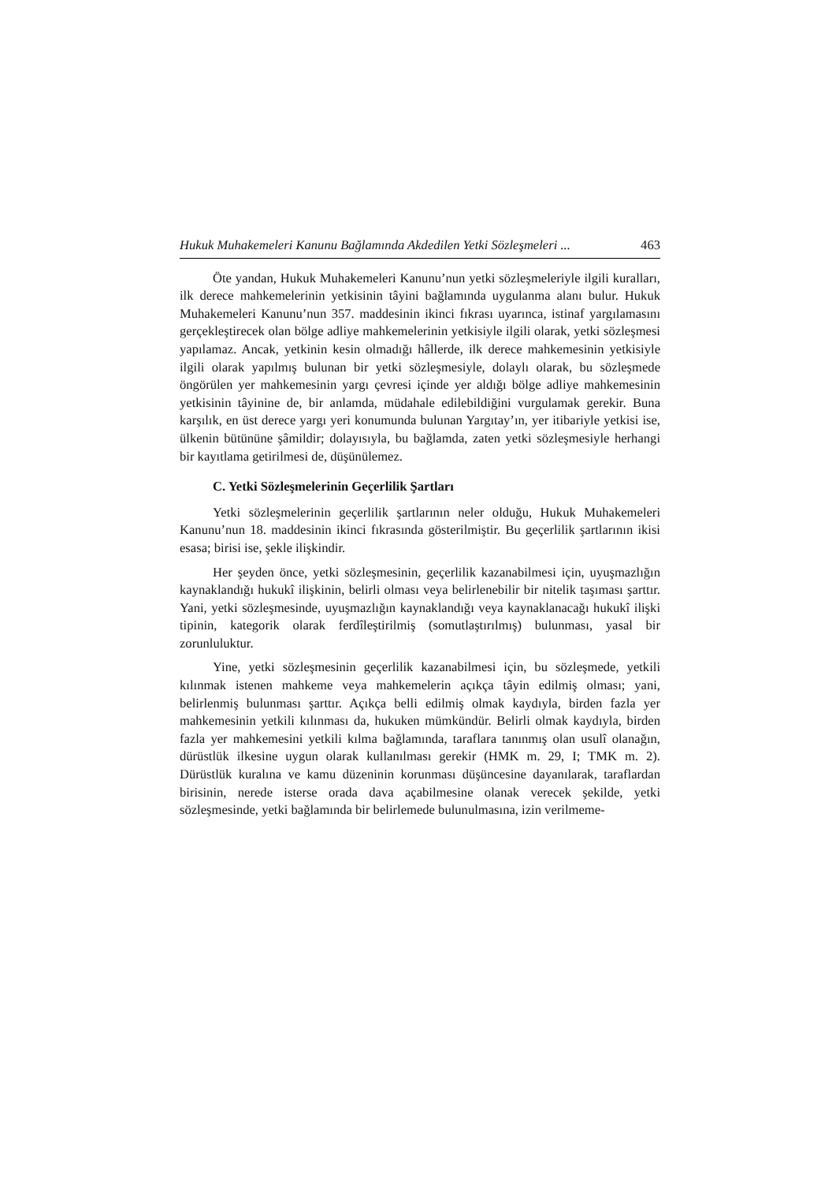Hukuk Muhakemeleri Kanunu Bağlamında Akdedilen Yetki Sözleşmeleri ... 463
Öte yandan, Hukuk Muhakemeleri Kanunu’nun yetki sözleşmeleriyle ilgili kuralları, ilk derece mahkemelerinin yetkisinin tâyini bağlamında uygulanma alanı bulur. Hukuk Muhakemeleri Kanunu’nun 357. maddesinin ikinci fıkrası uyarınca, istinaf yargılamasını gerçekleştirecek olan bölge adliye mahkemelerinin yetkisiyle ilgili olarak, yetki sözleşmesi yapılamaz. Ancak, yetkinin kesin olmadığı hâllerde, ilk derece mahkemesinin yetkisiyle ilgili olarak yapılmış bulunan bir yetki sözleşmesiyle, dolaylı olarak, bu sözleşmede öngörülen yer mahkemesinin yargı çevresi içinde yer aldığı bölge adliye mahkemesinin yetkisinin tâyinine de, bir anlamda, müdahale edilebildiğini vurgulamak gerekir. Buna karşılık, en üst derece yargı yeri konumunda bulunan Yargıtay’ın, yer itibariyle yetkisi ise, ülkenin bütününe şâmildir; dolayısıyla, bu bağlamda, zaten yetki sözleşmesiyle herhangi bir kayıtlama getirilmesi de, düşünülemez.
C. Yetki Sözleşmelerinin Geçerlilik Şartları
Yetki sözleşmelerinin geçerlilik şartlarının neler olduğu, Hukuk Muhakemeleri Kanunu’nun 18. maddesinin ikinci fıkrasında gösterilmiştir. Bu geçerlilik şartlarının ikisi esasa; birisi ise, şekle ilişkindir.
Her şeyden önce, yetki sözleşmesinin, geçerlilik kazanabilmesi için, uyuşmazlığın kaynaklandığı hukukî ilişkinin, belirli olması veya belirlenebilir bir nitelik taşıması şarttır. Yani, yetki sözleşmesinde, uyuşmazlığın kaynaklandığı veya kaynaklanacağı hukukî ilişki tipinin, kategorik olarak ferdîleştirilmiş (somutlaştırılmış) bulunması, yasal bir zorunluluktur.
Yine, yetki sözleşmesinin geçerlilik kazanabilmesi için, bu sözleşmede, yetkili kılınmak istenen mahkeme veya mahkemelerin açıkça tâyin edilmiş olması; yani, belirlenmiş bulunması şarttır. Açıkça belli edilmiş olmak kaydıyla, birden fazla yer mahkemesinin yetkili kılınması da, hukuken mümkündür. Belirli olmak kaydıyla, birden fazla yer mahkemesini yetkili kılma bağlamında, taraflara tanınmış olan usulî olanağın, dürüstlük ilkesine uygun olarak kullanılması gerekir (HMK m. 29, I; TMK m. 2). Dürüstlük kuralına ve kamu düzeninin korunması düşüncesine dayanılarak, taraflardan birisinin, nerede isterse orada dava açabilmesine olanak verecek şekilde, yetki sözleşmesinde, yetki bağlamında bir belirlemede bulunulmasına, izin verilmeme-